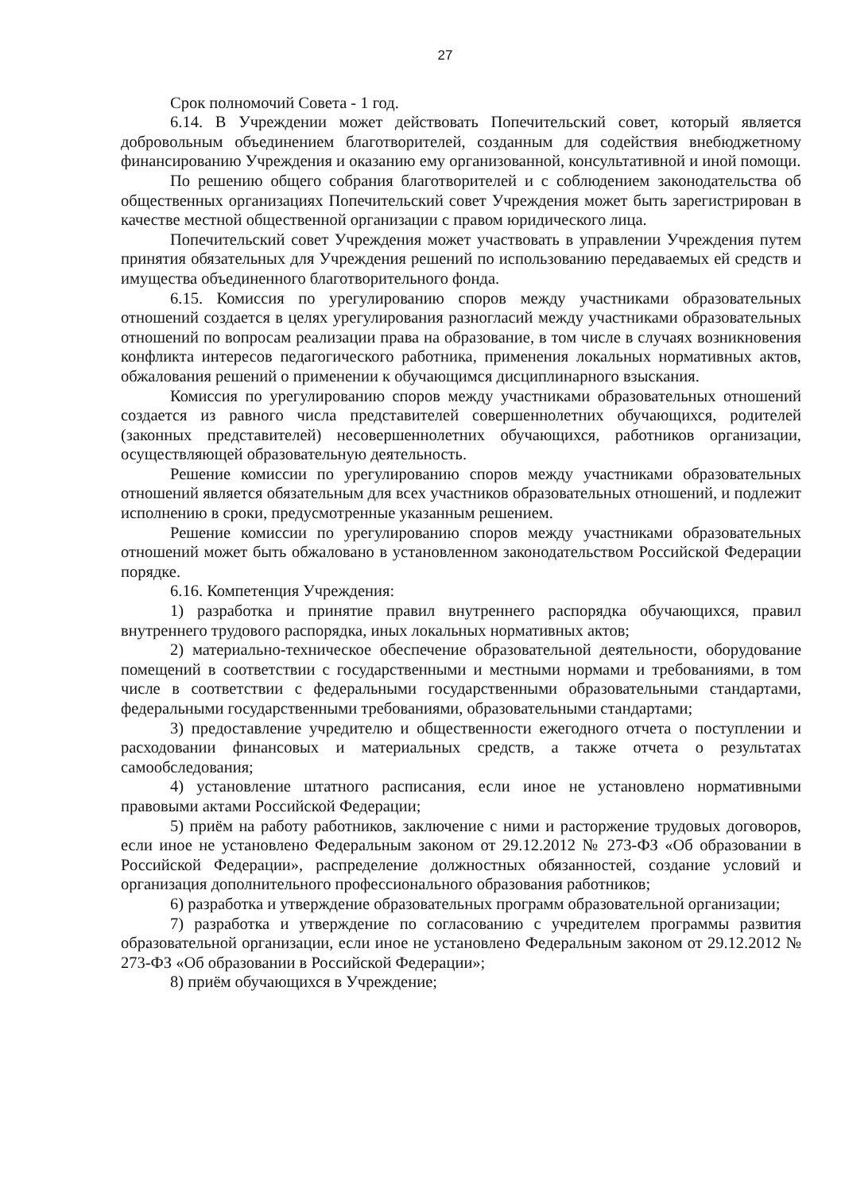27
Срок полномочий Совета - 1 год.
6.14. В Учреждении может действовать Попечительский совет, который является добровольным объединением благотворителей, созданным для содействия внебюджетному финансированию Учреждения и оказанию ему организованной, консультативной и иной помощи.
По решению общего собрания благотворителей и с соблюдением законодательства об общественных организациях Попечительский совет Учреждения может быть зарегистрирован в качестве местной общественной организации с правом юридического лица.
Попечительский совет Учреждения может участвовать в управлении Учреждения путем принятия обязательных для Учреждения решений по использованию передаваемых ей средств и имущества объединенного благотворительного фонда.
6.15. Комиссия по урегулированию споров между участниками образовательных отношений создается в целях урегулирования разногласий между участниками образовательных отношений по вопросам реализации права на образование, в том числе в случаях возникновения конфликта интересов педагогического работника, применения локальных нормативных актов, обжалования решений о применении к обучающимся дисциплинарного взыскания.
Комиссия по урегулированию споров между участниками образовательных отношений создается из равного числа представителей совершеннолетних обучающихся, родителей (законных представителей) несовершеннолетних обучающихся, работников организации, осуществляющей образовательную деятельность.
Решение комиссии по урегулированию споров между участниками образовательных отношений является обязательным для всех участников образовательных отношений, и подлежит исполнению в сроки, предусмотренные указанным решением.
Решение комиссии по урегулированию споров между участниками образовательных отношений может быть обжаловано в установленном законодательством Российской Федерации порядке.
6.16. Компетенция Учреждения:
1) разработка и принятие правил внутреннего распорядка обучающихся, правил внутреннего трудового распорядка, иных локальных нормативных актов;
2) материально-техническое обеспечение образовательной деятельности, оборудование помещений в соответствии с государственными и местными нормами и требованиями, в том числе в соответствии с федеральными государственными образовательными стандартами, федеральными государственными требованиями, образовательными стандартами;
3) предоставление учредителю и общественности ежегодного отчета о поступлении и расходовании финансовых и материальных средств, а также отчета о результатах самообследования;
4) установление штатного расписания, если иное не установлено нормативными правовыми актами Российской Федерации;
5) приём на работу работников, заключение с ними и расторжение трудовых договоров, если иное не установлено Федеральным законом от 29.12.2012 № 273-ФЗ «Об образовании в Российской Федерации», распределение должностных обязанностей, создание условий и организация дополнительного профессионального образования работников;
6) разработка и утверждение образовательных программ образовательной организации;
7) разработка и утверждение по согласованию с учредителем программы развития образовательной организации, если иное не установлено Федеральным законом от 29.12.2012 № 273-ФЗ «Об образовании в Российской Федерации»;
8) приём обучающихся в Учреждение;